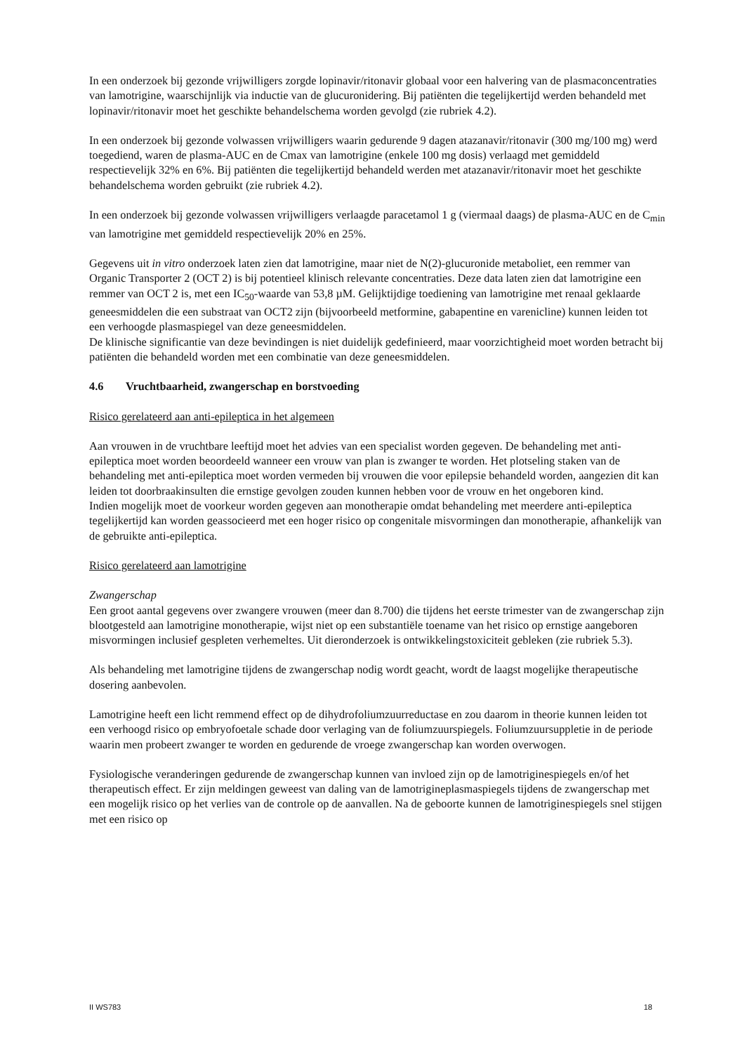In een onderzoek bij gezonde vrijwilligers zorgde lopinavir/ritonavir globaal voor een halvering van de plasmaconcentraties van lamotrigine, waarschijnlijk via inductie van de glucuronidering. Bij patiënten die tegelijkertijd werden behandeld met lopinavir/ritonavir moet het geschikte behandelschema worden gevolgd (zie rubriek 4.2).
In een onderzoek bij gezonde volwassen vrijwilligers waarin gedurende 9 dagen atazanavir/ritonavir (300 mg/100 mg) werd toegediend, waren de plasma-AUC en de Cmax van lamotrigine (enkele 100 mg dosis) verlaagd met gemiddeld respectievelijk 32% en 6%. Bij patiënten die tegelijkertijd behandeld werden met atazanavir/ritonavir moet het geschikte behandelschema worden gebruikt (zie rubriek 4.2).
In een onderzoek bij gezonde volwassen vrijwilligers verlaagde paracetamol 1 g (viermaal daags) de plasma-AUC en de C<sub>min</sub> van lamotrigine met gemiddeld respectievelijk 20% en 25%.
Gegevens uit in vitro onderzoek laten zien dat lamotrigine, maar niet de N(2)-glucuronide metaboliet, een remmer van Organic Transporter 2 (OCT 2) is bij potentieel klinisch relevante concentraties. Deze data laten zien dat lamotrigine een remmer van OCT 2 is, met een IC<sub>50</sub>-waarde van 53,8 µM. Gelijktijdige toediening van lamotrigine met renaal geklaarde geneesmiddelen die een substraat van OCT2 zijn (bijvoorbeeld metformine, gabapentine en varenicline) kunnen leiden tot een verhoogde plasmaspiegel van deze geneesmiddelen.
De klinische significantie van deze bevindingen is niet duidelijk gedefinieerd, maar voorzichtigheid moet worden betracht bij patiënten die behandeld worden met een combinatie van deze geneesmiddelen.
4.6 Vruchtbaarheid, zwangerschap en borstvoeding
Risico gerelateerd aan anti-epileptica in het algemeen
Aan vrouwen in de vruchtbare leeftijd moet het advies van een specialist worden gegeven. De behandeling met anti-epileptica moet worden beoordeeld wanneer een vrouw van plan is zwanger te worden. Het plotseling staken van de behandeling met anti-epileptica moet worden vermeden bij vrouwen die voor epilepsie behandeld worden, aangezien dit kan leiden tot doorbraakinsulten die ernstige gevolgen zouden kunnen hebben voor de vrouw en het ongeboren kind.
Indien mogelijk moet de voorkeur worden gegeven aan monotherapie omdat behandeling met meerdere anti-epileptica tegelijkertijd kan worden geassocieerd met een hoger risico op congenitale misvormingen dan monotherapie, afhankelijk van de gebruikte anti-epileptica.
Risico gerelateerd aan lamotrigine
Zwangerschap
Een groot aantal gegevens over zwangere vrouwen (meer dan 8.700) die tijdens het eerste trimester van de zwangerschap zijn blootgesteld aan lamotrigine monotherapie, wijst niet op een substantiële toename van het risico op ernstige aangeboren misvormingen inclusief gespleten verhemeltes. Uit dieronderzoek is ontwikkelingstoxiciteit gebleken (zie rubriek 5.3).
Als behandeling met lamotrigine tijdens de zwangerschap nodig wordt geacht, wordt de laagst mogelijke therapeutische dosering aanbevolen.
Lamotrigine heeft een licht remmend effect op de dihydrofoliumzuurreductase en zou daarom in theorie kunnen leiden tot een verhoogd risico op embryofoetale schade door verlaging van de foliumzuurspiegels. Foliumzuursuppletie in de periode waarin men probeert zwanger te worden en gedurende de vroege zwangerschap kan worden overwogen.
Fysiologische veranderingen gedurende de zwangerschap kunnen van invloed zijn op de lamotriginespiegels en/of het therapeutisch effect. Er zijn meldingen geweest van daling van de lamotrigineplasmaspiegels tijdens de zwangerschap met een mogelijk risico op het verlies van de controle op de aanvallen. Na de geboorte kunnen de lamotriginespiegels snel stijgen met een risico op
II WS783 18